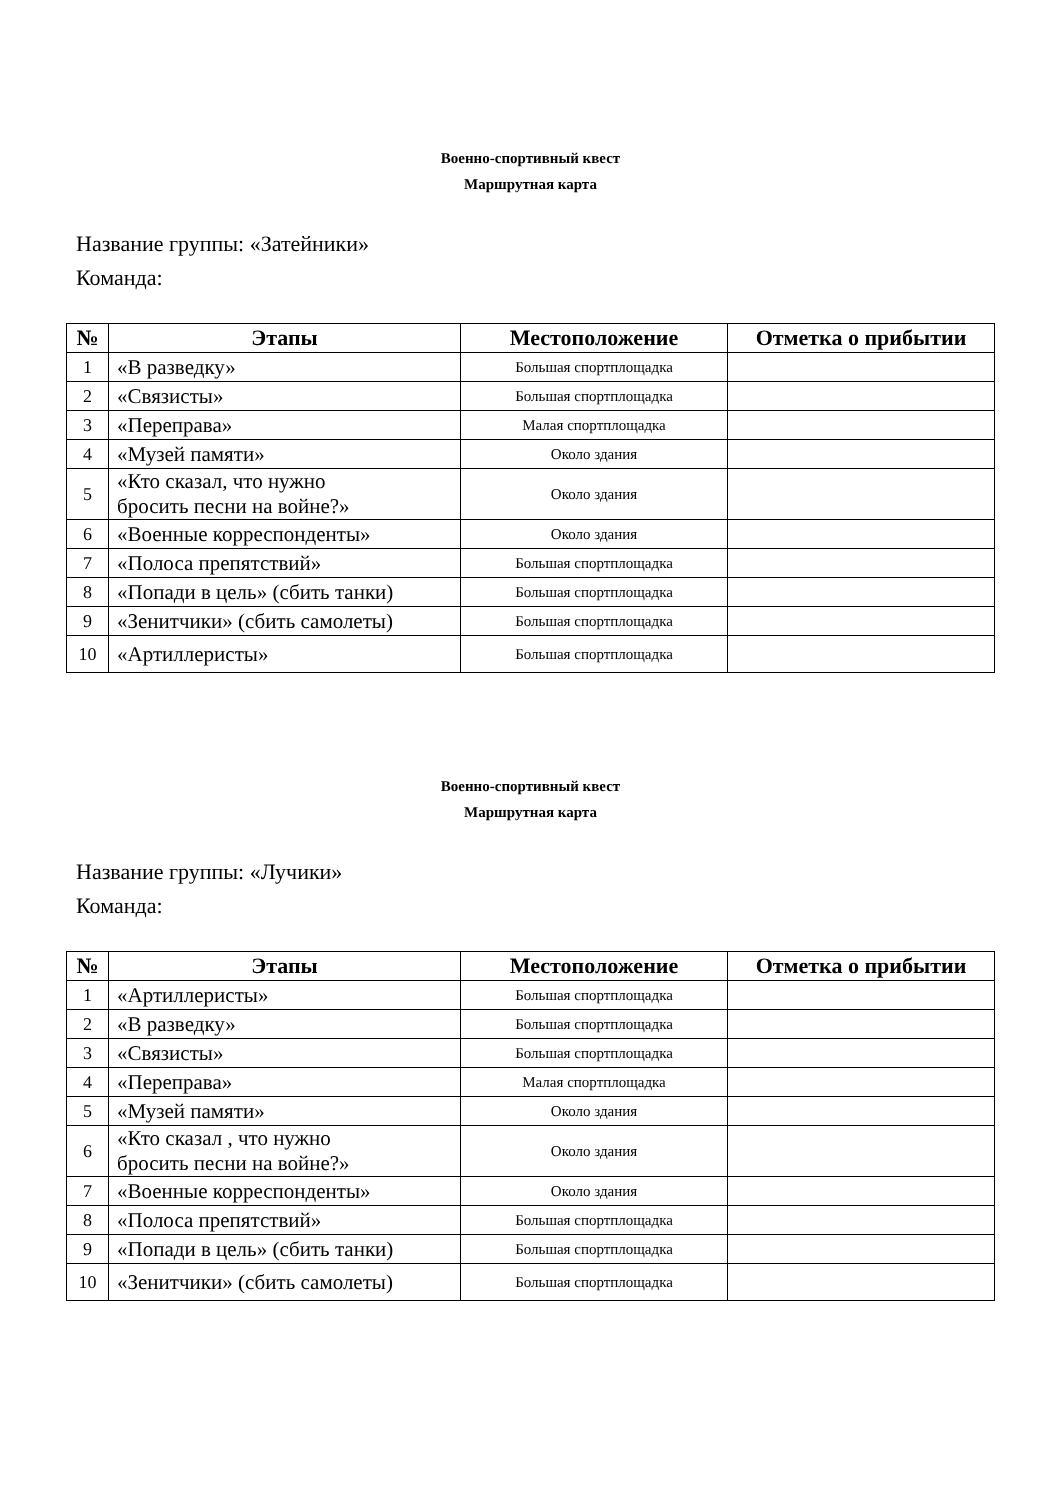Военно-спортивный квест
Маршрутная карта
Название группы: «Затейники»
Команда:
| № | Этапы | Местоположение | Отметка о прибытии |
| --- | --- | --- | --- |
| 1 | «В разведку» | Большая спортплощадка | |
| 2 | «Связисты» | Большая спортплощадка | |
| 3 | «Переправа» | Малая спортплощадка | |
| 4 | «Музей памяти» | Около здания | |
| 5 | «Кто сказал, что нужно бросить песни на войне?» | Около здания | |
| 6 | «Военные корреспонденты» | Около здания | |
| 7 | «Полоса препятствий» | Большая спортплощадка | |
| 8 | «Попади в цель» (сбить танки) | Большая спортплощадка | |
| 9 | «Зенитчики» (сбить самолеты) | Большая спортплощадка | |
| 10 | «Артиллеристы» | Большая спортплощадка | |
Военно-спортивный квест
Маршрутная карта
Название группы: «Лучики»
Команда:
| № | Этапы | Местоположение | Отметка о прибытии |
| --- | --- | --- | --- |
| 1 | «Артиллеристы» | Большая спортплощадка | |
| 2 | «В разведку» | Большая спортплощадка | |
| 3 | «Связисты» | Большая спортплощадка | |
| 4 | «Переправа» | Малая спортплощадка | |
| 5 | «Музей памяти» | Около здания | |
| 6 | «Кто сказал , что нужно бросить песни на войне?» | Около здания | |
| 7 | «Военные корреспонденты» | Около здания | |
| 8 | «Полоса препятствий» | Большая спортплощадка | |
| 9 | «Попади в цель» (сбить танки) | Большая спортплощадка | |
| 10 | «Зенитчики» (сбить самолеты) | Большая спортплощадка | |